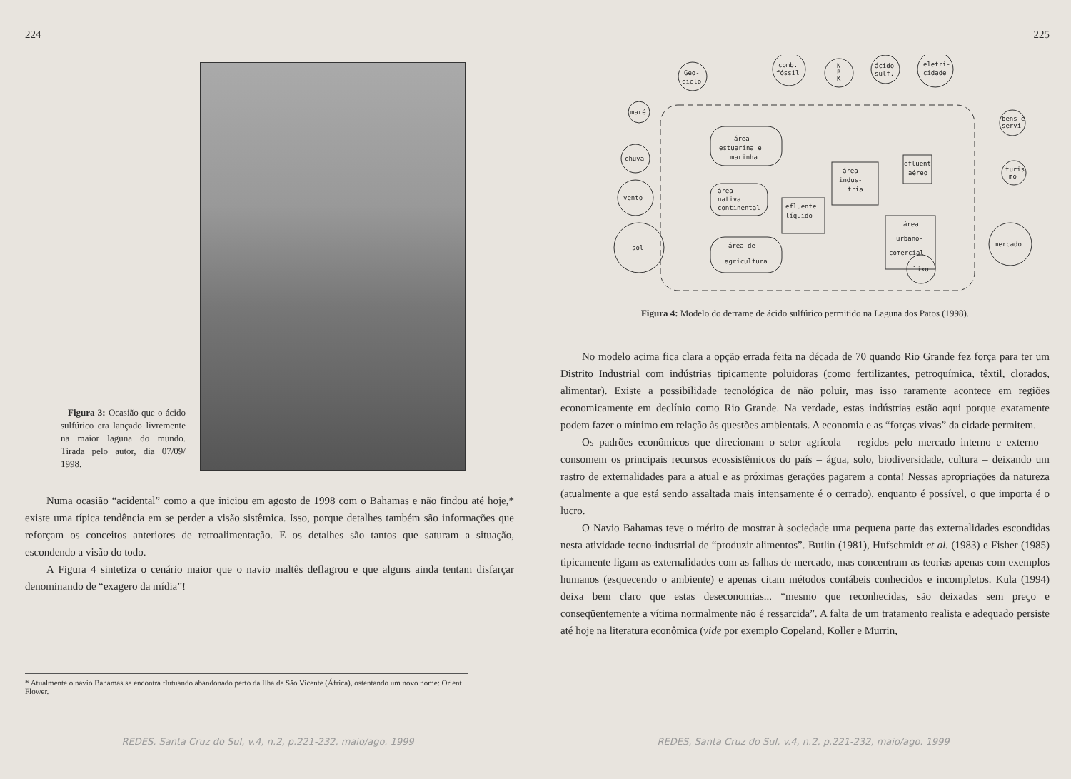224
Figura 3: Ocasião que o ácido sulfúrico era lançado livremente na maior laguna do mundo. Tirada pelo autor, dia 07/09/ 1998.
Numa ocasião “acidental” como a que iniciou em agosto de 1998 com o Bahamas e não findou até hoje,* existe uma típica tendência em se perder a visão sistêmica. Isso, porque detalhes também são informações que reforçam os conceitos anteriores de retroalimentação. E os detalhes são tantos que saturam a situação, escondendo a visão do todo.
A Figura 4 sintetiza o cenário maior que o navio maltês deflagrou e que alguns ainda tentam disfarçar denominando de “exagero da mídia”!
* Atualmente o navio Bahamas se encontra flutuando abandonado perto da Ilha de São Vicente (África), ostentando um novo nome: Orient Flower.
REDES, Santa Cruz do Sul, v.4, n.2, p.221-232, maio/ago. 1999
225
Geo-
ciclo
maré
chuva
vento
sol
comb.
fóssil
N
P
K
ácido
sulf.
eletri-
cidade
bens e
servi-
turis
mo
mercado
lixo
área
estuarina e
marinha
área
nativa
continental
área de
agricultura
área
indus-
tria
efluent
aéreo
efluente
líquido
área
urbano-
comercial
Figura 4: Modelo do derrame de ácido sulfúrico permitido na Laguna dos Patos (1998).
No modelo acima fica clara a opção errada feita na década de 70 quando Rio Grande fez força para ter um Distrito Industrial com indústrias tipicamente poluidoras (como fertilizantes, petroquímica, têxtil, clorados, alimentar). Existe a possibilidade tecnológica de não poluir, mas isso raramente acontece em regiões economicamente em declínio como Rio Grande. Na verdade, estas indústrias estão aqui porque exatamente podem fazer o mínimo em relação às questões ambientais. A economia e as “forças vivas” da cidade permitem.
Os padrões econômicos que direcionam o setor agrícola – regidos pelo mercado interno e externo – consomem os principais recursos ecossistêmicos do país – água, solo, biodiversidade, cultura – deixando um rastro de externalidades para a atual e as próximas gerações pagarem a conta! Nessas apropriações da natureza (atualmente a que está sendo assaltada mais intensamente é o cerrado), enquanto é possível, o que importa é o lucro.
O Navio Bahamas teve o mérito de mostrar à sociedade uma pequena parte das externalidades escondidas nesta atividade tecno-industrial de “produzir alimentos”. Butlin (1981), Hufschmidt et al. (1983) e Fisher (1985) tipicamente ligam as externalidades com as falhas de mercado, mas concentram as teorias apenas com exemplos humanos (esquecendo o ambiente) e apenas citam métodos contábeis conhecidos e incompletos. Kula (1994) deixa bem claro que estas deseconomias... “mesmo que reconhecidas, são deixadas sem preço e conseqüentemente a vítima normalmente não é ressarcida”. A falta de um tratamento realista e adequado persiste até hoje na literatura econômica (vide por exemplo Copeland, Koller e Murrin,
REDES, Santa Cruz do Sul, v.4, n.2, p.221-232, maio/ago. 1999